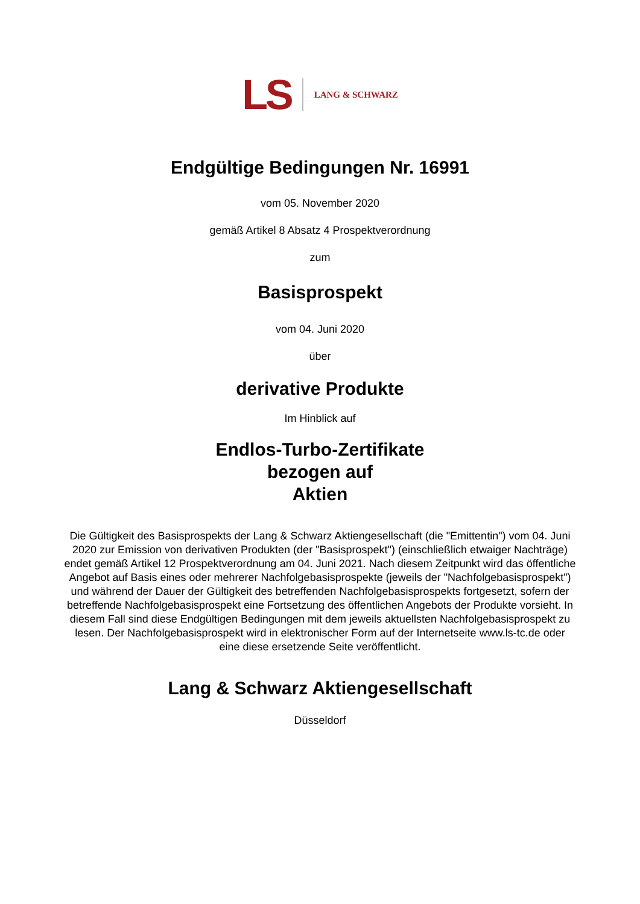LS LANG & SCHWARZ
Endgültige Bedingungen Nr. 16991
vom 05. November 2020
gemäß Artikel 8 Absatz 4 Prospektverordnung
zum
Basisprospekt
vom 04. Juni 2020
über
derivative Produkte
Im Hinblick auf
Endlos-Turbo-Zertifikate
bezogen auf
Aktien
Die Gültigkeit des Basisprospekts der Lang & Schwarz Aktiengesellschaft (die "Emittentin") vom 04. Juni 2020 zur Emission von derivativen Produkten (der "Basisprospekt") (einschließlich etwaiger Nachträge) endet gemäß Artikel 12 Prospektverordnung am 04. Juni 2021. Nach diesem Zeitpunkt wird das öffentliche Angebot auf Basis eines oder mehrerer Nachfolgebasisprospekte (jeweils der "Nachfolgebasisprospekt") und während der Dauer der Gültigkeit des betreffenden Nachfolgebasisprospekts fortgesetzt, sofern der betreffende Nachfolgebasisprospekt eine Fortsetzung des öffentlichen Angebots der Produkte vorsieht. In diesem Fall sind diese Endgültigen Bedingungen mit dem jeweils aktuellsten Nachfolgebasisprospekt zu lesen. Der Nachfolgebasisprospekt wird in elektronischer Form auf der Internetseite www.ls-tc.de oder eine diese ersetzende Seite veröffentlicht.
Lang & Schwarz Aktiengesellschaft
Düsseldorf